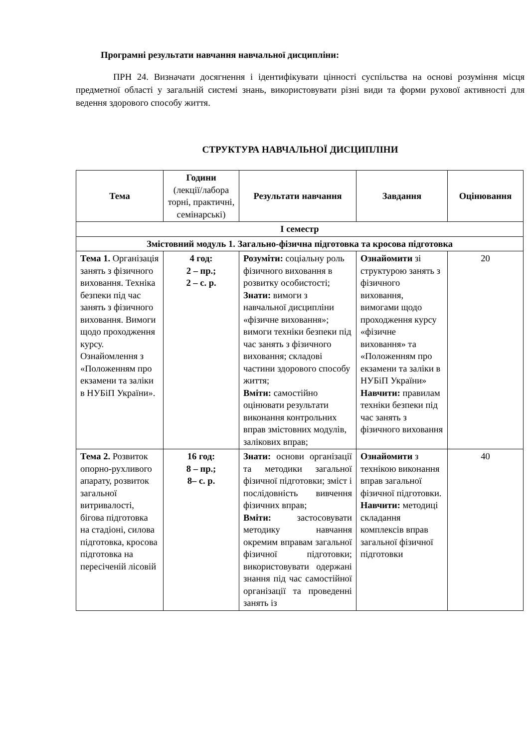Програмні результати навчання навчальної дисципліни:
ПРН 24. Визначати досягнення і ідентифікувати цінності суспільства на основі розуміння місця предметної області у загальній системі знань, використовувати різні види та форми рухової активності для ведення здорового способу життя.
СТРУКТУРА НАВЧАЛЬНОЇ ДИСЦИПЛІНИ
| Тема | Години (лекції/лабора торні, практичні, семінарські) | Результати навчання | Завдання | Оцінювання |
| --- | --- | --- | --- | --- |
| І семестр | | | | |
| Змістовний модуль 1. Загально-фізична підготовка та кросова підготовка | | | | |
| Тема 1. Організація занять з фізичного виховання. Техніка безпеки під час занять з фізичного виховання. Вимоги щодо проходження курсу. Ознайомлення з «Положенням про екзамени та заліки в НУБіП України». | 4 год: 2 – пр.; 2 – с. р. | Розуміти: соціальну роль фізичного виховання в розвитку особистості; Знати: вимоги з навчальної дисципліни «фізичне виховання»; вимоги техніки безпеки під час занять з фізичного виховання; складові частини здорового способу життя; Вміти: самостійно оцінювати результати виконання контрольних вправ змістовних модулів, залікових вправ; | Ознайомити зі структурою занять з фізичного виховання, вимогами щодо проходження курсу «фізичне виховання» та «Положенням про екзамени та заліки в НУБіП України» Навчити: правилам техніки безпеки під час занять з фізичного виховання | 20 |
| Тема 2. Розвиток опорно-рухливого апарату, розвиток загальної витривалості, бігова підготовка на стадіоні, силова підготовка, кросова підготовка на пересіченій лісовій | 16 год: 8 – пр.; 8– с. р. | Знати: основи організації та методики загальної фізичної підготовки; зміст і послідовність вивчення фізичних вправ; Вміти: застосовувати методику навчання окремим вправам загальної фізичної підготовки; використовувати одержані знання під час самостійної організації та проведенні занять із | Ознайомити з технікою виконання вправ загальної фізичної підготовки. Навчити: методиці складання комплексів вправ загальної фізичної підготовки | 40 |